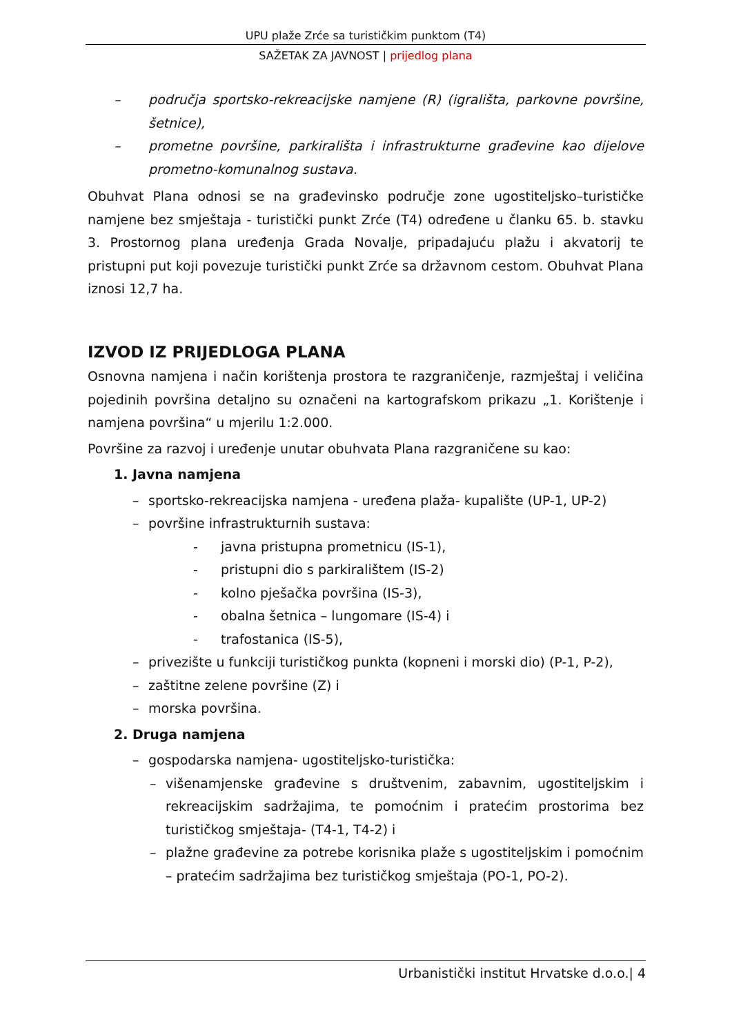UPU plaže Zrće sa turističkim punktom (T4)
SAŽETAK ZA JAVNOST | prijedlog plana
– područja sportsko-rekreacijske namjene (R) (igrališta, parkovne površine, šetnice),
– prometne površine, parkirališta i infrastrukturne građevine kao dijelove prometno-komunalnog sustava.
Obuhvat Plana odnosi se na građevinsko područje zone ugostiteljsko–turističke namjene bez smještaja - turistički punkt Zrće (T4) određene u članku 65. b. stavku 3. Prostornog plana uređenja Grada Novalje, pripadajuću plažu i akvatorij te pristupni put koji povezuje turistički punkt Zrće sa državnom cestom. Obuhvat Plana iznosi 12,7 ha.
IZVOD IZ PRIJEDLOGA PLANA
Osnovna namjena i način korištenja prostora te razgraničenje, razmještaj i veličina pojedinih površina detaljno su označeni na kartografskom prikazu „1. Korištenje i namjena površina“ u mjerilu 1:2.000.
Površine za razvoj i uređenje unutar obuhvata Plana razgraničene su kao:
1. Javna namjena
– sportsko-rekreacijska namjena - uređena plaža- kupalište (UP-1, UP-2)
– površine infrastrukturnih sustava:
- javna pristupna prometnicu (IS-1),
- pristupni dio s parkiralištem (IS-2)
- kolno pješačka površina (IS-3),
- obalna šetnica – lungomare (IS-4) i
- trafostanica (IS-5),
– privezište u funkciji turističkog punkta (kopneni i morski dio) (P-1, P-2),
– zaštitne zelene površine (Z) i
– morska površina.
2. Druga namjena
– gospodarska namjena- ugostiteljsko-turistička:
– višenamjenske građevine s društvenim, zabavnim, ugostiteljskim i rekreacijskim sadržajima, te pomoćnim i pratećim prostorima bez turističkog smještaja- (T4-1, T4-2) i
– plažne građevine za potrebe korisnika plaže s ugostiteljskim i pomoćnim – pratećim sadržajima bez turističkog smještaja (PO-1, PO-2).
Urbanistički institut Hrvatske d.o.o.| 4